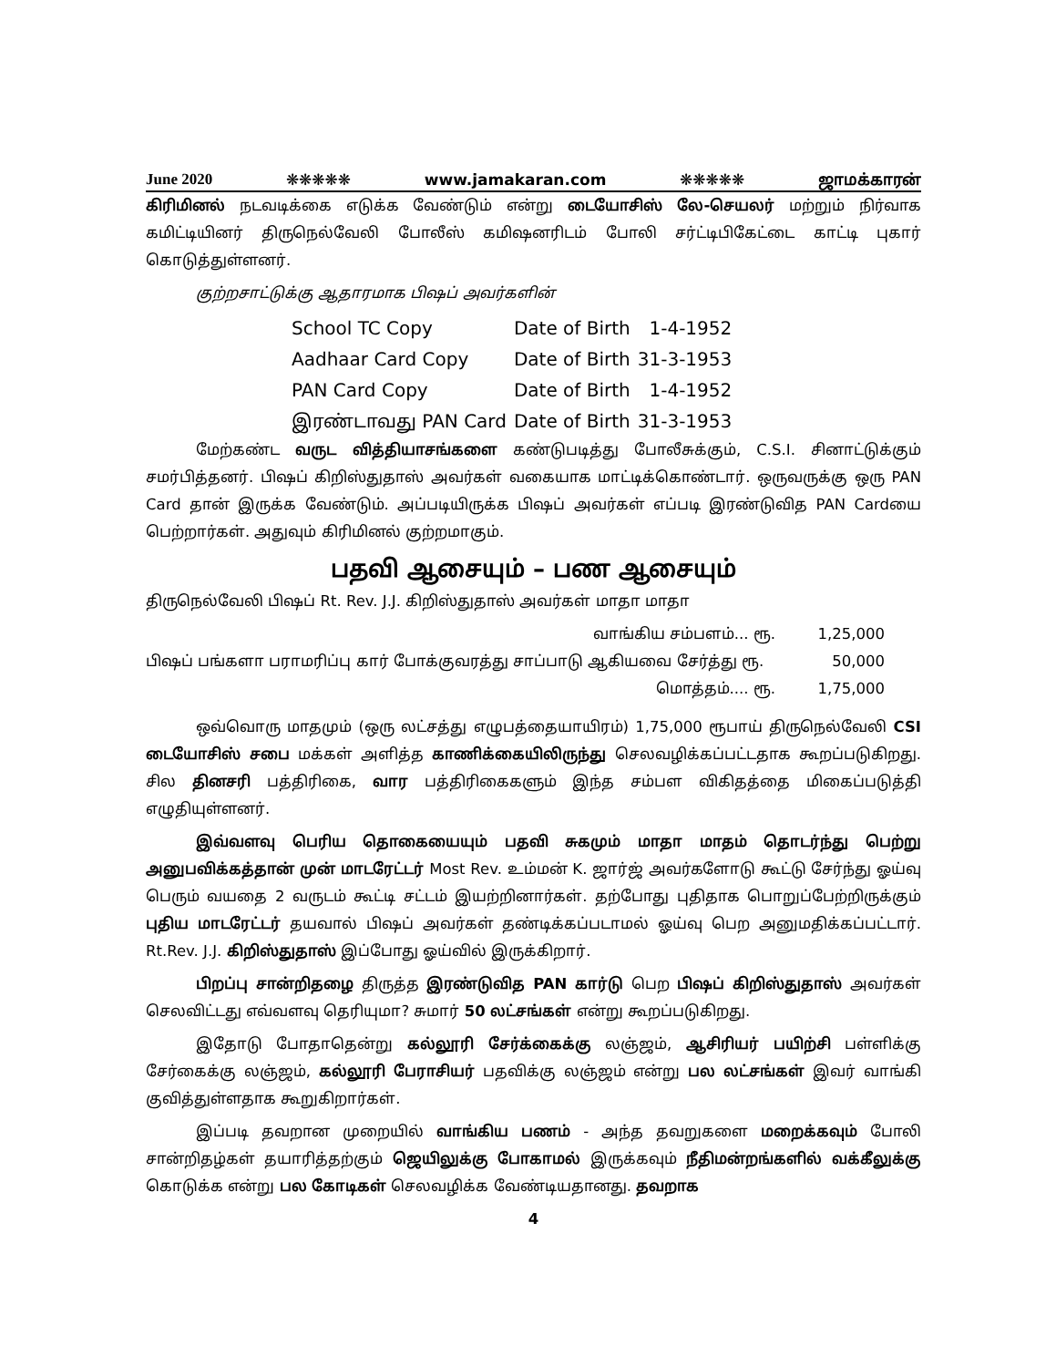June 2020 ❋❋❋❋❋ www.jamakaran.com ❋❋❋❋❋ ஜாமக்காரன்
கிரிமினல் நடவடிக்கை எடுக்க வேண்டும் என்று டையோசிஸ் லே-செயலர் மற்றும் நிர்வாக கமிட்டியினர் திருநெல்வேலி போலீஸ் கமிஷனரிடம் போலி சர்ட்டிபிகேட்டை காட்டி புகார் கொடுத்துள்ளனர்.
குற்றசாட்டுக்கு ஆதாரமாக பிஷப் அவர்களின்
| School TC Copy | Date of Birth | 1-4-1952 |
| Aadhaar Card Copy | Date of Birth | 31-3-1953 |
| PAN Card Copy | Date of Birth | 1-4-1952 |
| இரண்டாவது PAN Card | Date of Birth | 31-3-1953 |
மேற்கண்ட வருட வித்தியாசங்களை கண்டுபடித்து போலீசுக்கும், C.S.I. சினாட்டுக்கும் சமர்பித்தனர். பிஷப் கிறிஸ்துதாஸ் அவர்கள் வகையாக மாட்டிக்கொண்டார். ஒருவருக்கு ஒரு PAN Card தான் இருக்க வேண்டும். அப்படியிருக்க பிஷப் அவர்கள் எப்படி இரண்டுவித PAN Cardயை பெற்றார்கள். அதுவும் கிரிமினல் குற்றமாகும்.
பதவி ஆசையும் – பண ஆசையும்
திருநெல்வேலி பிஷப் Rt. Rev. J.J. கிறிஸ்துதாஸ் அவர்கள் மாதா மாதா
| வாங்கிய சம்பளம்... ரூ. | 1,25,000 |
| பிஷப் பங்களா பராமரிப்பு கார் போக்குவரத்து சாப்பாடு ஆகியவை சேர்த்து ரூ. | 50,000 |
| மொத்தம்.... ரூ. | 1,75,000 |
ஒவ்வொரு மாதமும் (ஒரு லட்சத்து எழுபத்தையாயிரம்) 1,75,000 ரூபாய் திருநெல்வேலி CSI டையோசிஸ் சபை மக்கள் அளித்த காணிக்கையிலிருந்து செலவழிக்கப்பட்டதாக கூறப்படுகிறது. சில தினசரி பத்திரிகை, வார பத்திரிகைகளும் இந்த சம்பள விகிதத்தை மிகைப்படுத்தி எழுதியுள்ளனர்.
இவ்வளவு பெரிய தொகையையும் பதவி சுகமும் மாதா மாதம் தொடர்ந்து பெற்று அனுபவிக்கத்தான் முன் மாடரேட்டர் Most Rev. உம்மன் K. ஜார்ஜ் அவர்களோடு கூட்டு சேர்ந்து ஓய்வு பெரும் வயதை 2 வருடம் கூட்டி சட்டம் இயற்றினார்கள். தற்போது புதிதாக பொறுப்பேற்றிருக்கும் புதிய மாடரேட்டர் தயவால் பிஷப் அவர்கள் தண்டிக்கப்படாமல் ஓய்வு பெற அனுமதிக்கப்பட்டார். Rt.Rev. J.J. கிறிஸ்துதாஸ் இப்போது ஓய்வில் இருக்கிறார்.
பிறப்பு சான்றிதழை திருத்த இரண்டுவித PAN கார்டு பெற பிஷப் கிறிஸ்துதாஸ் அவர்கள் செலவிட்டது எவ்வளவு தெரியுமா? சுமார் 50 லட்சங்கள் என்று கூறப்படுகிறது.
இதோடு போதாதென்று கல்லூரி சேர்க்கைக்கு லஞ்ஜம், ஆசிரியர் பயிற்சி பள்ளிக்கு சேர்கைக்கு லஞ்ஜம், கல்லூரி பேராசியர் பதவிக்கு லஞ்ஜம் என்று பல லட்சங்கள் இவர் வாங்கி குவித்துள்ளதாக கூறுகிறார்கள்.
இப்படி தவறான முறையில் வாங்கிய பணம் - அந்த தவறுகளை மறைக்கவும் போலி சான்றிதழ்கள் தயாரித்தற்கும் ஜெயிலுக்கு போகாமல் இருக்கவும் நீதிமன்றங்களில் வக்கீலுக்கு கொடுக்க என்று பல கோடிகள் செலவழிக்க வேண்டியதானது. தவறாக
4